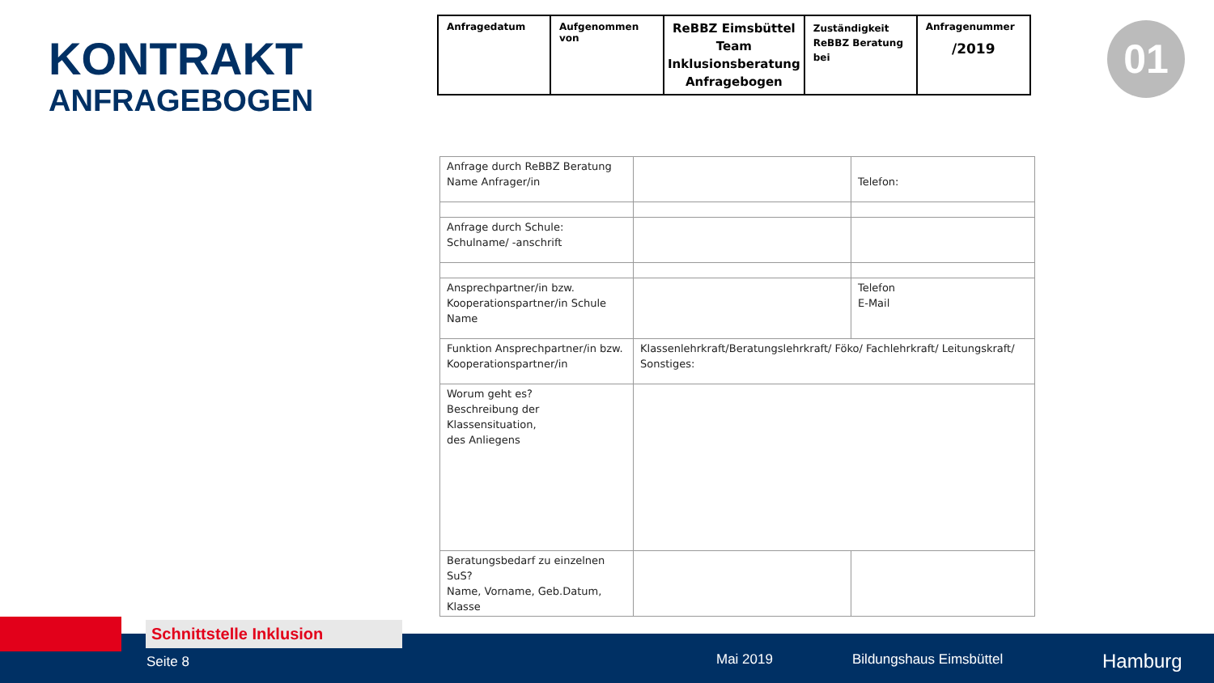KONTRAKT
ANFRAGEBOGEN
| Anfragedatum | Aufgenommen von | ReBBZ Eimsbüttel Team Inklusionsberatung Anfragebogen | Zuständigkeit ReBBZ Beratung bei | Anfragenummer /2019 |
01
| Anfrage durch ReBBZ Beratung Name Anfrager/in | | Telefon: |
| Anfrage durch Schule: Schulname/ -anschrift | | |
| Ansprechpartner/in bzw. Kooperationspartner/in Schule Name | | Telefon E-Mail |
| Funktion Ansprechpartner/in bzw. Kooperationspartner/in | Klassenlehrkraft/Beratungslehrkraft/ Föko/ Fachlehrkraft/ Leitungskraft/ Sonstiges: | |
| Worum geht es? Beschreibung der Klassensituation, des Anliegens | | |
| Beratungsbedarf zu einzelnen SuS? Name, Vorname, Geb.Datum, Klasse | | |
Seite 8 Mai 2019 Bildungshaus Eimsbüttel Hamburg
Schnittstelle Inklusion